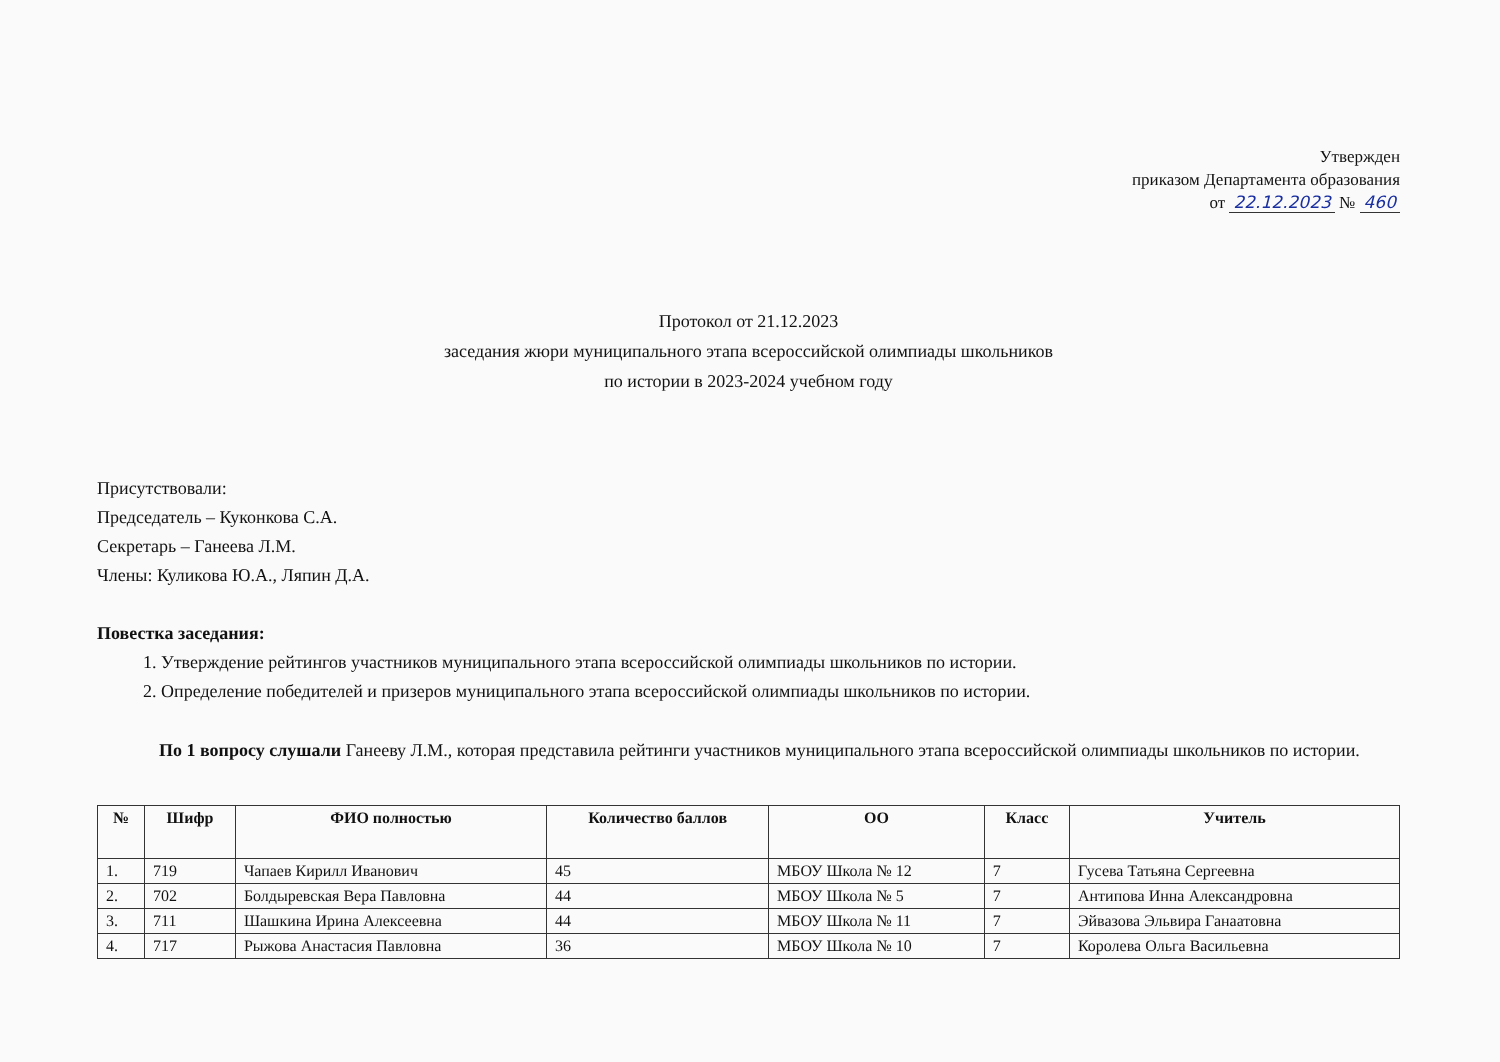Утвержден
приказом Департамента образования
от 22.12.2023 № 460
Протокол от 21.12.2023
заседания жюри муниципального этапа всероссийской олимпиады школьников
по истории в 2023-2024 учебном году
Присутствовали:
Председатель – Куконкова С.А.
Секретарь – Ганеева Л.М.
Члены: Куликова Ю.А., Ляпин Д.А.
Повестка заседания:
1. Утверждение рейтингов участников муниципального этапа всероссийской олимпиады школьников по истории.
2. Определение победителей и призеров муниципального этапа всероссийской олимпиады школьников по истории.
По 1 вопросу слушали Ганееву Л.М., которая представила рейтинги участников муниципального этапа всероссийской олимпиады школьников по истории.
| № | Шифр | ФИО полностью | Количество баллов | ОО | Класс | Учитель |
| --- | --- | --- | --- | --- | --- | --- |
| 1. | 719 | Чапаев Кирилл Иванович | 45 | МБОУ Школа № 12 | 7 | Гусева Татьяна Сергеевна |
| 2. | 702 | Болдыревская Вера Павловна | 44 | МБОУ Школа № 5 | 7 | Антипова Инна Александровна |
| 3. | 711 | Шашкина Ирина Алексеевна | 44 | МБОУ Школа № 11 | 7 | Эйвазова Эльвира Ганаатовна |
| 4. | 717 | Рыжова Анастасия Павловна | 36 | МБОУ Школа № 10 | 7 | Королева Ольга Васильевна |